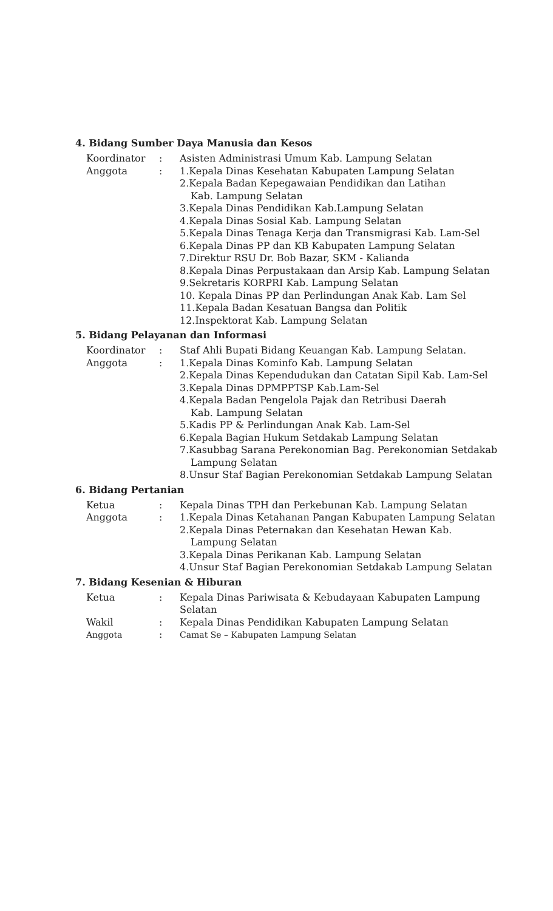4. Bidang Sumber Daya Manusia dan Kesos
| Koordinator | : | Asisten Administrasi Umum Kab. Lampung Selatan |
| Anggota | : | 1.Kepala Dinas Kesehatan Kabupaten Lampung Selatan 2.Kepala Badan Kepegawaian Pendidikan dan Latihan Kab. Lampung Selatan 3.Kepala Dinas Pendidikan Kab.Lampung Selatan 4.Kepala Dinas Sosial Kab. Lampung Selatan 5.Kepala Dinas Tenaga Kerja dan Transmigrasi Kab. Lam-Sel 6.Kepala Dinas PP dan KB Kabupaten Lampung Selatan 7.Direktur RSU Dr. Bob Bazar, SKM - Kalianda 8.Kepala Dinas Perpustakaan dan Arsip Kab. Lampung Selatan 9.Sekretaris KORPRI Kab. Lampung Selatan 10. Kepala Dinas PP dan Perlindungan Anak Kab. Lam Sel 11.Kepala Badan Kesatuan Bangsa dan Politik 12.Inspektorat Kab. Lampung Selatan |
5. Bidang Pelayanan dan Informasi
| Koordinator | : | Staf Ahli Bupati Bidang Keuangan Kab. Lampung Selatan. |
| Anggota | : | 1.Kepala Dinas Kominfo Kab. Lampung Selatan 2.Kepala Dinas Kependudukan dan Catatan Sipil Kab. Lam-Sel 3.Kepala Dinas DPMPPTSP Kab.Lam-Sel 4.Kepala Badan Pengelola Pajak dan Retribusi Daerah Kab. Lampung Selatan 5.Kadis PP & Perlindungan Anak Kab. Lam-Sel 6.Kepala Bagian Hukum Setdakab Lampung Selatan 7.Kasubbag Sarana Perekonomian Bag. Perekonomian Setdakab Lampung Selatan 8.Unsur Staf Bagian Perekonomian Setdakab Lampung Selatan |
6. Bidang Pertanian
| Ketua | : | Kepala Dinas TPH dan Perkebunan Kab. Lampung Selatan |
| Anggota | : | 1.Kepala Dinas Ketahanan Pangan Kabupaten Lampung Selatan 2.Kepala Dinas Peternakan dan Kesehatan Hewan Kab. Lampung Selatan 3.Kepala Dinas Perikanan Kab. Lampung Selatan 4.Unsur Staf Bagian Perekonomian Setdakab Lampung Selatan |
7. Bidang Kesenian & Hiburan
| Ketua | : | Kepala Dinas Pariwisata & Kebudayaan Kabupaten Lampung Selatan |
| Wakil | : | Kepala Dinas Pendidikan Kabupaten Lampung Selatan |
| Anggota | : | Camat Se – Kabupaten Lampung Selatan |